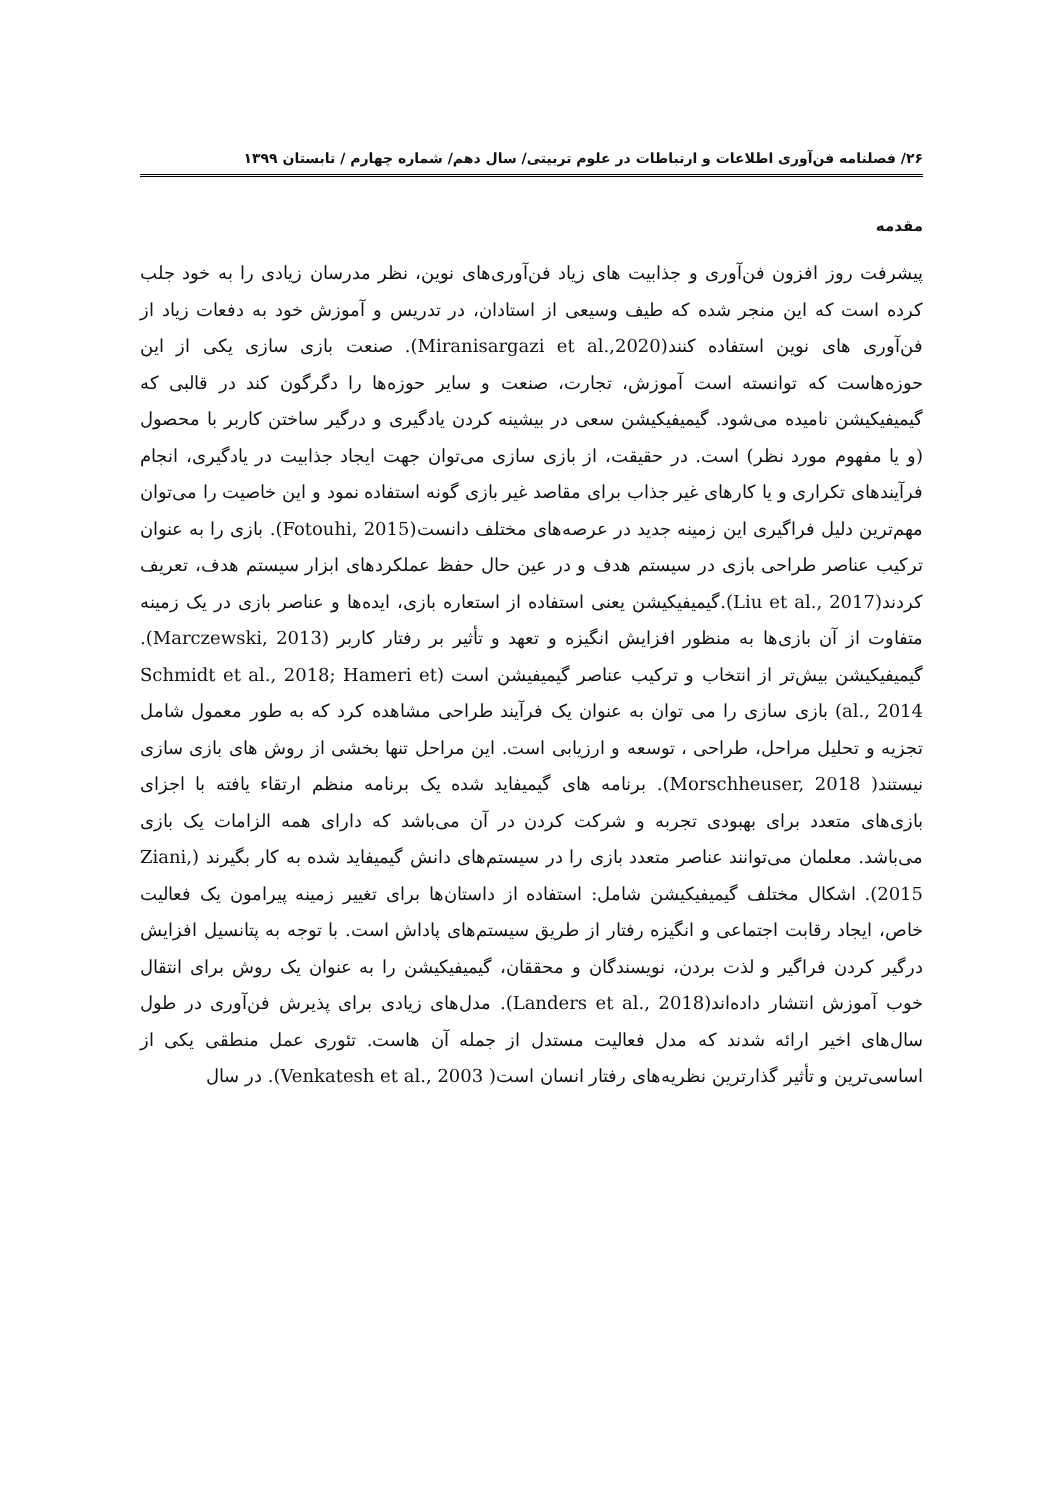۲۶/ فصلنامه فن‌آوری اطلاعات و ارتباطات در علوم تربیتی/ سال دهم/ شماره چهارم / تابستان ۱۳۹۹
مقدمه
پیشرفت روز افزون فن‌آوری و جذابیت های زیاد فن‌آوری‌های نوین، نظر مدرسان زیادی را به خود جلب کرده است که این منجر شده که طیف وسیعی از استادان، در تدریس و آموزش خود به دفعات زیاد از فن‌آوری های نوین استفاده کنند(Miranisargazi et al.,2020). صنعت بازی سازی یکی از این حوزه‌هاست که توانسته است آموزش، تجارت، صنعت و سایر حوزه‌ها را دگرگون کند در قالبی که گیمیفیکیشن نامیده می‌شود. گیمیفیکیشن سعی در بیشینه کردن یادگیری و درگیر ساختن کاربر با محصول (و یا مفهوم مورد نظر) است. در حقیقت، از بازی سازی می‌توان جهت ایجاد جذابیت در یادگیری، انجام فرآیندهای تکراری و یا کارهای غیر جذاب برای مقاصد غیر بازی گونه استفاده نمود و این خاصیت را می‌توان مهم‌ترین دلیل فراگیری این زمینه جدید در عرصه‌های مختلف دانست(Fotouhi, 2015). بازی را به عنوان ترکیب عناصر طراحی بازی در سیستم هدف و در عین حال حفظ عملکردهای ابزار سیستم هدف، تعریف کردند(Liu et al., 2017).گیمیفیکیشن یعنی استفاده از استعاره بازی، ایده‌ها و عناصر بازی در یک زمینه متفاوت از آن بازی‌ها به منظور افزایش انگیزه و تعهد و تأثیر بر رفتار کاربر (Marczewski, 2013). گیمیفیکیشن بیش‌تر از انتخاب و ترکیب عناصر گیمیفیشن است (Schmidt et al., 2018; Hameri et al., 2014) بازی سازی را می توان به عنوان یک فرآیند طراحی مشاهده کرد که به طور معمول شامل تجزیه و تحلیل مراحل، طراحی ، توسعه و ارزیابی است. این مراحل تنها بخشی از روش های بازی سازی نیستند( Morschheuser, 2018). برنامه های گیمیفاید شده یک برنامه منظم ارتقاء یافته با اجزای بازی‌های متعدد برای بهبودی تجربه و شرکت کردن در آن می‌باشد که دارای همه الزامات یک بازی می‌باشد. معلمان می‌توانند عناصر متعدد بازی را در سیستم‌های دانش گیمیفاید شده به کار بگیرند (Ziani, 2015). اشکال مختلف گیمیفیکیشن شامل: استفاده از داستان‌ها برای تغییر زمینه پیرامون یک فعالیت خاص، ایجاد رقابت اجتماعی و انگیزه رفتار از طریق سیستم‌های پاداش است. با توجه به پتانسیل افزایش درگیر کردن فراگیر و لذت بردن، نویسندگان و محققان، گیمیفیکیشن را به عنوان یک روش برای انتقال خوب آموزش انتشار داده‌اند(Landers et al., 2018). مدل‌های زیادی برای پذیرش فن‌آوری در طول سال‌های اخیر ارائه شدند که مدل فعالیت مستدل از جمله آن هاست. تئوری عمل منطقی یکی از اساسی‌ترین و تأثیر گذارترین نظریه‌های رفتار انسان است( Venkatesh et al., 2003). در سال